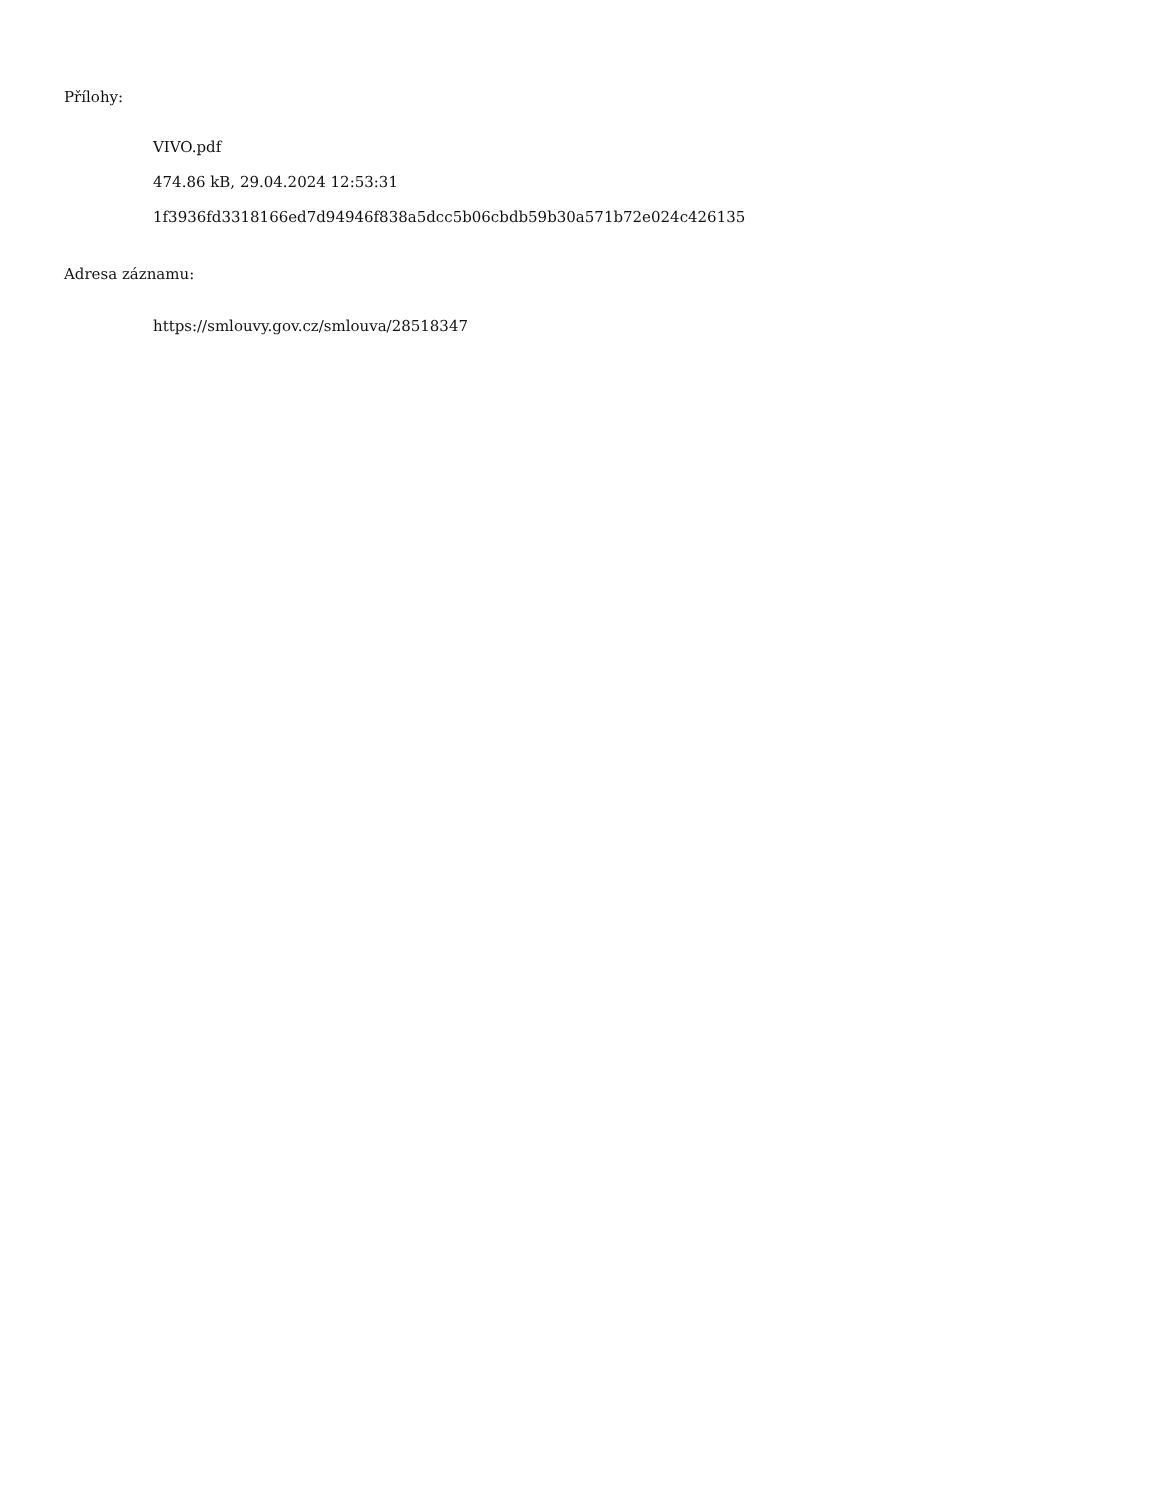Přílohy:
VIVO.pdf
474.86 kB, 29.04.2024 12:53:31
1f3936fd3318166ed7d94946f838a5dcc5b06cbdb59b30a571b72e024c426135
Adresa záznamu:
https://smlouvy.gov.cz/smlouva/28518347